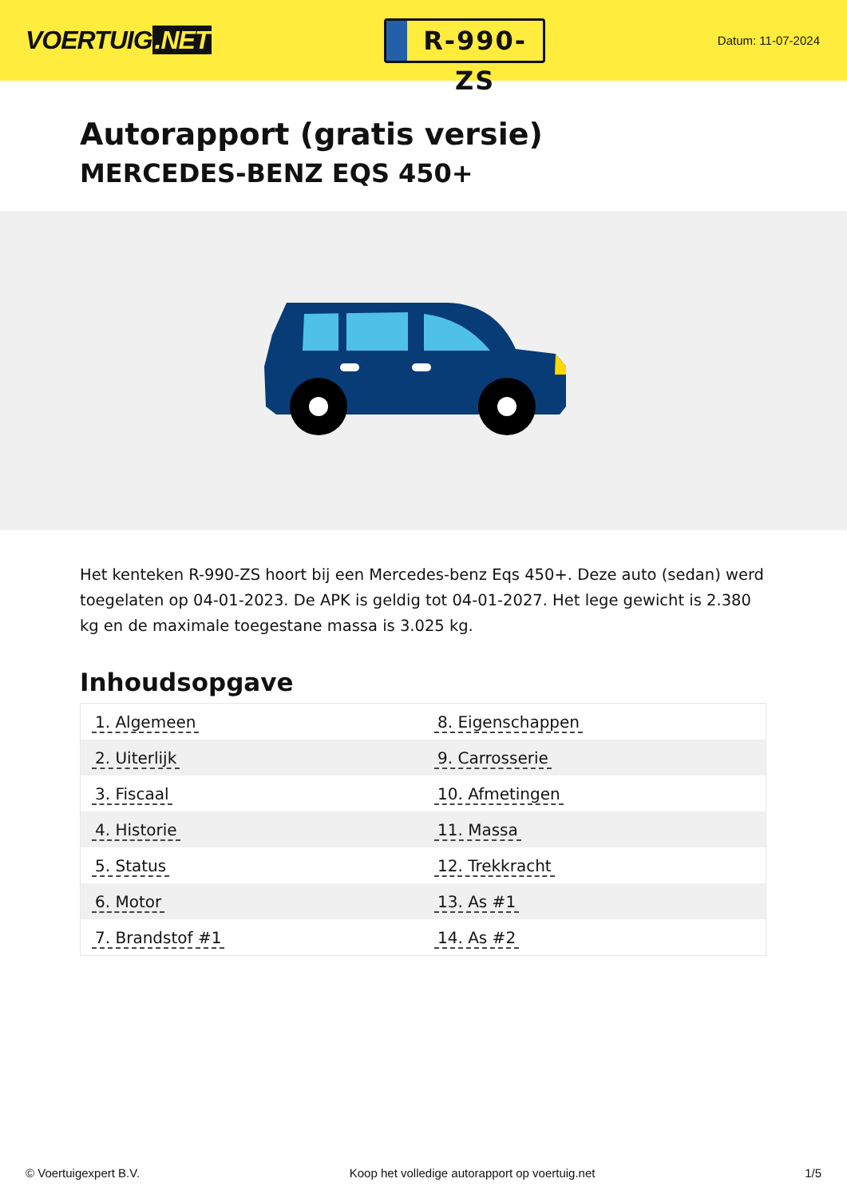VOERTUIG.NET
R-990-ZS
Datum: 11-07-2024
Autorapport (gratis versie)
MERCEDES-BENZ EQS 450+
Het kenteken R-990-ZS hoort bij een Mercedes-benz Eqs 450+. Deze auto (sedan) werd toegelaten op 04-01-2023. De APK is geldig tot 04-01-2027. Het lege gewicht is 2.380 kg en de maximale toegestane massa is 3.025 kg.
Inhoudsopgave
| 1. Algemeen | 8. Eigenschappen |
| 2. Uiterlijk | 9. Carrosserie |
| 3. Fiscaal | 10. Afmetingen |
| 4. Historie | 11. Massa |
| 5. Status | 12. Trekkracht |
| 6. Motor | 13. As #1 |
| 7. Brandstof #1 | 14. As #2 |
© Voertuigexpert B.V. Koop het volledige autorapport op voertuig.net
1/5